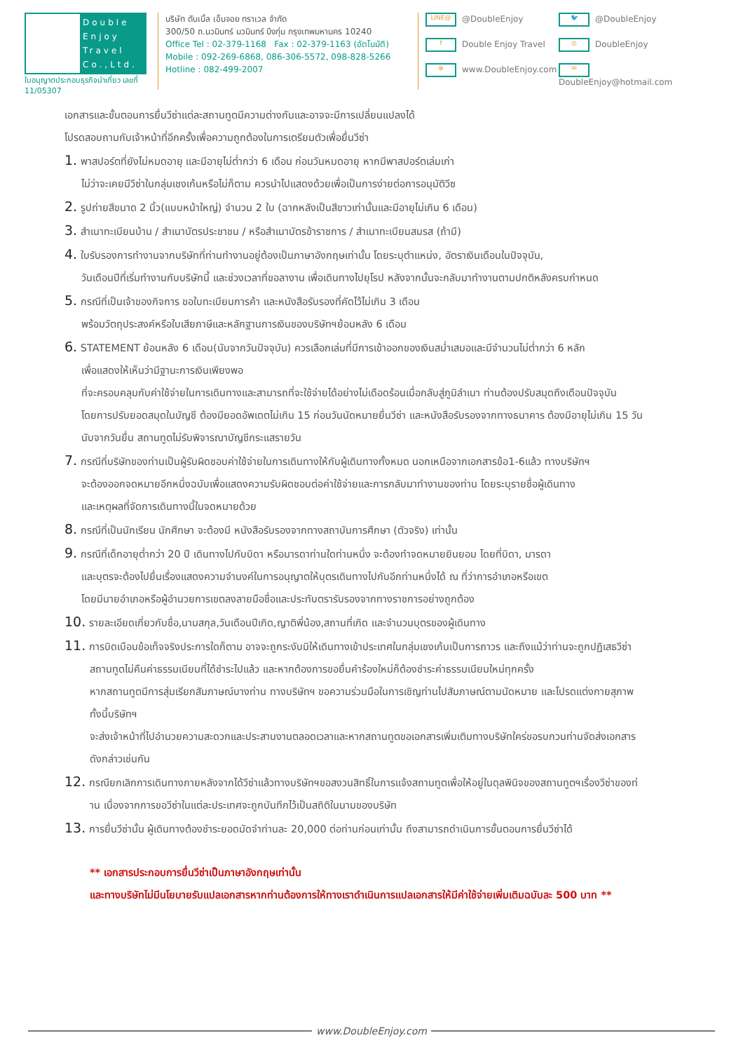Double Enjoy Travel Co.,Ltd.
ใบอนุญาตประกอบธุรกิจนำเที่ยว เลขที่ 11/05307
บริษัท ดับเบิ้ล เอ็นจอย ทราเวล จำกัด
300/50 ถ.นวมินทร์ นวมินทร์ บึงกุ่ม กรุงเทพมหานคร 10240
Office Tel : 02-379-1168 Fax : 02-379-1163 (อัตโนมัติ)
Mobile : 092-269-6868, 086-306-5572, 098-828-5266
Hotline : 082-499-2007
LINE@ @DoubleEnjoy
🐦 @DoubleEnjoy
f Double Enjoy Travel
◎ DoubleEnjoy
⊕ www.DoubleEnjoy.com
✉ DoubleEnjoy@hotmail.com
เอกสารและขั้นตอนการยื่นวีซ่าแต่ละสถานทูตมีความต่างกันและอาจจะมีการเปลี่ยนแปลงได้
โปรดสอบถามกับเจ้าหน้าที่อีกครั้งเพื่อความถูกต้องในการเตรียมตัวเพื่อยื่นวีซ่า
1. พาสปอร์ตที่ยังไม่หมดอายุ และมีอายุไม่ต่ำกว่า 6 เดือน ก่อนวันหมดอายุ หากมีพาสปอร์ตเล่มเก่า
ไม่ว่าจะเคยมีวีซ่าในกลุ่มเชงเก้นหรือไม่ก็ตาม ควรนำไปแสดงด้วยเพื่อเป็นการง่ายต่อการอนุมัติวีซ
2. รูปถ่ายสีขนาด 2 นิ้ว(แบบหน้าใหญ่) จำนวน 2 ใบ (ฉากหลังเป็นสีขาวเท่านั้นและมีอายุไม่เกิน 6 เดือน)
3. สำเนาทะเบียนบ้าน / สำเนาบัตรประชาชน / หรือสำเนาบัตรข้าราชการ / สำเนาทะเบียนสมรส (ถ้ามี)
4. ใบรับรองการทำงานจากบริษัทที่ท่านทำงานอยู่ต้องเป็นภาษาอังกฤษเท่านั้น โดยระบุตำแหน่ง, อัตราเงินเดือนในปัจจุบัน,
วันเดือนปีที่เริ่มทำงานกับบริษัทนี้ และช่วงเวลาที่ขอลางาน เพื่อเดินทางไปยุโรป หลังจากนั้นจะกลับมาทำงานตามปกติหลังครบกำหนด
5. กรณีที่เป็นเจ้าของกิจการ ขอใบทะเบียนการค้า และหนังสือรับรองที่คัดไว้ไม่เกิน 3 เดือน
พร้อมวัตถุประสงค์หรือใบเสียภาษีและหลักฐานการเงินของบริษัทฯย้อนหลัง 6 เดือน
6. STATEMENT ย้อนหลัง 6 เดือน(นับจากวันปัจจุบัน) ควรเลือกเล่มที่มีการเข้าออกของเงินสม่ำเสมอและมีจำนวนไม่ต่ำกว่า 6 หลัก
เพื่อแสดงให้เห็นว่ามีฐานะการเงินเพียงพอ
ที่จะครอบคลุมกับค่าใช้จ่ายในการเดินทางและสามารถที่จะใช้จ่ายได้อย่างไม่เดือดร้อนเมื่อกลับสู่ภูมิลำเนา ท่านต้องปรับสมุดถึงเดือนปัจจุบัน
โดยการปรับยอดสมุดในบัญชี ต้องมียอดอัพเดตไม่เกิน 15 ก่อนวันนัดหมายยื่นวีซ่า และหนังสือรับรองจากทางธนาคาร ต้องมีอายุไม่เกิน 15 วัน
นับจากวันยื่น สถานทูตไม่รับพิจารณาบัญชีกระแสรายวัน
7. กรณีที่บริษัทของท่านเป็นผู้รับผิดชอบค่าใช้จ่ายในการเดินทางให้กับผู้เดินทางทั้งหมด นอกเหนือจากเอกสารข้อ1-6แล้ว ทางบริษัทฯ
จะต้องออกจดหมายอีกหนึ่งฉบับเพื่อแสดงความรับผิดชอบต่อค่าใช้จ่ายและการกลับมาทำงานของท่าน โดยระบุรายชื่อผู้เดินทาง
และเหตุผลที่จัดการเดินทางนี้ในจดหมายด้วย
8. กรณีที่เป็นนักเรียน นักศึกษา จะต้องมี หนังสือรับรองจากทางสถาบันการศึกษา (ตัวจริง) เท่านั้น
9. กรณีที่เด็กอายุต่ำกว่า 20 ปี เดินทางไปกับบิดา หรือมารดาท่านใดท่านหนึ่ง จะต้องทำจดหมายยินยอม โดยที่บิดา, มารดา
และบุตรจะต้องไปยื่นเรื่องแสดงความจำนงค์ในการอนุญาตให้บุตรเดินทางไปกับอีกท่านหนึ่งได้ ณ ที่ว่าการอำเภอหรือเขต
โดยมีนายอำเภอหรือผู้อำนวยการเขตลงลายมือชื่อและประทับตรารับรองจากทางราชการอย่างถูกต้อง
10. รายละเอียดเกี่ยวกับชื่อ,นามสกุล,วันเดือนปีเกิด,ญาติพี่น้อง,สถานที่เกิด และจำนวนบุตรของผู้เดินทาง
11. การบิดเบือนข้อเท็จจริงประการใดก็ตาม อาจจะถูกระงับมิให้เดินทางเข้าประเทศในกลุ่มเชงเก้นเป็นการถาวร และถึงแม้ว่าท่านจะถูกปฏิเสธวีซ่า
สถานทูตไม่คืนค่าธรรมเนียมที่ได้ชำระไปแล้ว และหากต้องการขอยื่นคำร้องใหม่ก็ต้องชำระค่าธรรมเนียมใหม่ทุกครั้ง
หากสถานทูตมีการสุ่มเรียกสัมภาษณ์บางท่าน ทางบริษัทฯ ขอความร่วมมือในการเชิญท่านไปสัมภาษณ์ตามนัดหมาย และโปรดแต่งกายสุภาพ
ทั้งนี้บริษัทฯ
จะส่งเจ้าหน้าที่ไปอำนวยความสะดวกและประสานงานตลอดเวลาและหากสถานทูตขอเอกสารเพิ่มเติมทางบริษัทใคร่ขอรบกวนท่านจัดส่งเอกสาร
ดังกล่าวเช่นกัน
12. กรณียกเลิกการเดินทางภายหลังจากได้วีซ่าแล้วทางบริษัทฯขอสงวนสิทธิ์ในการแจ้งสถานทูตเพื่อให้อยู่ในดุลพินิจของสถานทูตฯเรื่องวีซ่าของท่
าน เนื่องจากการขอวีซ่าในแต่ละประเทศจะถูกบันทึกไว้เป็นสถิติในนามของบริษัท
13. การยื่นวีซ่านั้น ผู้เดินทางต้องชำระยอดมัดจำท่านละ 20,000 ต่อท่านก่อนเท่านั้น ถึงสามารถดำเนินการขั้นตอนการยื่นวีซ่าได้
** เอกสารประกอบการยื่นวีซ่าเป็นภาษาอังกฤษเท่านั้น
และทางบริษัทไม่มีนโยบายรับแปลเอกสารหากท่านต้องการให้ทางเราดำเนินการแปลเอกสารให้มีค่าใช้จ่ายเพิ่มเติมฉบับละ 500 บาท **
www.DoubleEnjoy.com